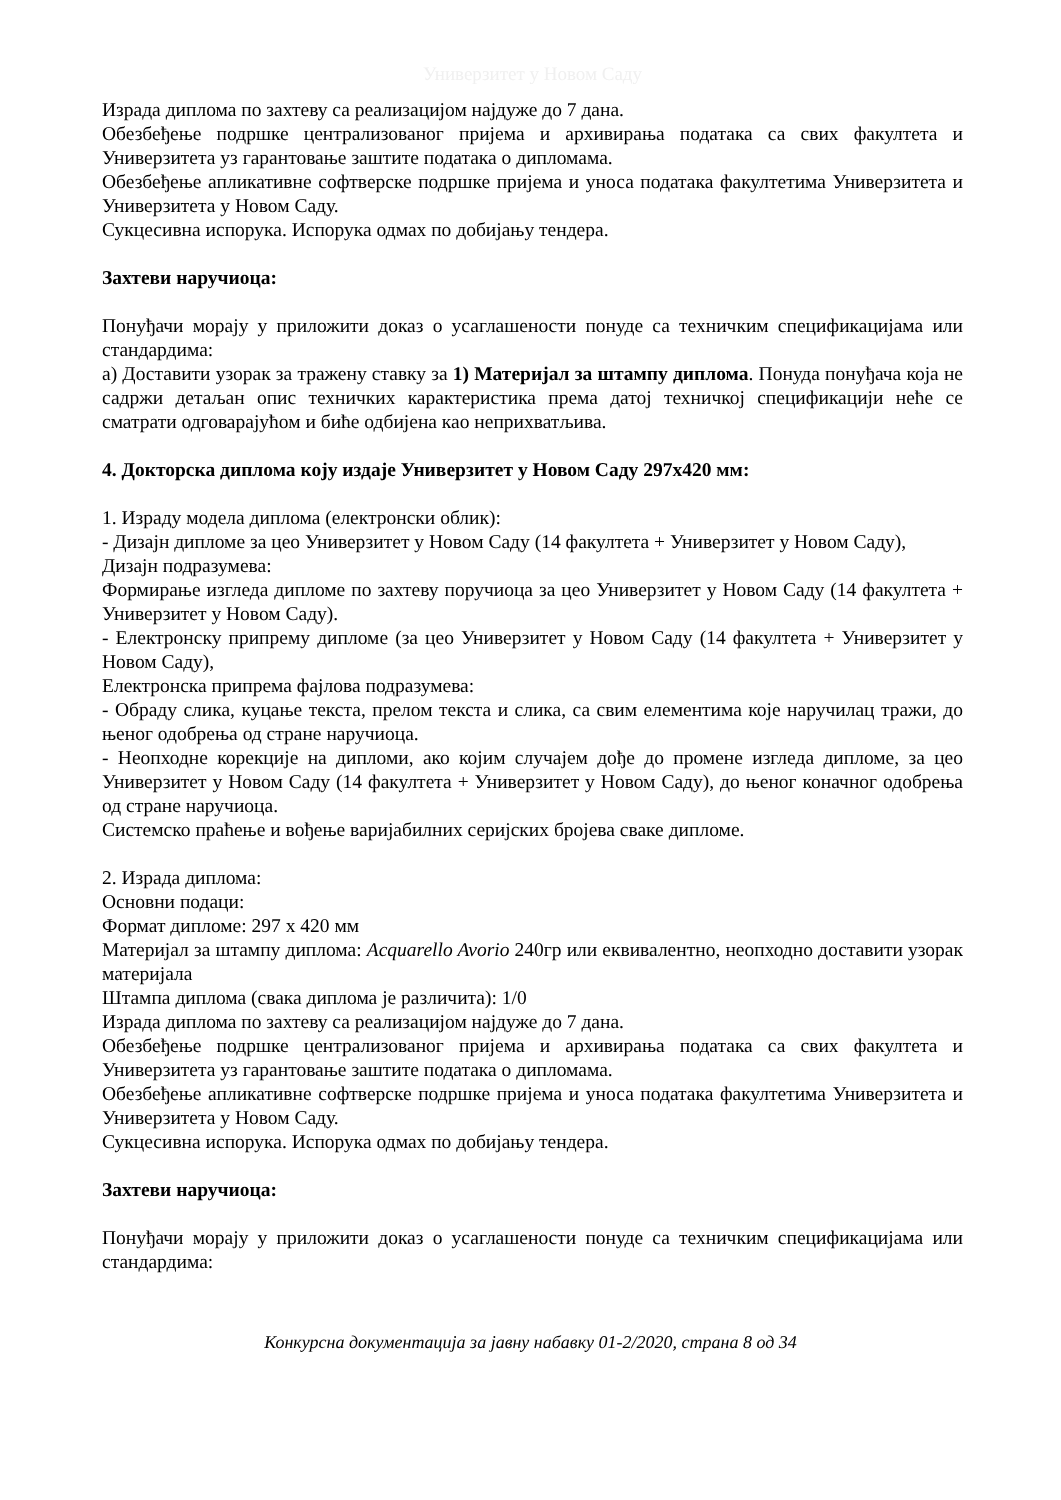Универзитет у Новом Саду
Израда диплома по захтеву са реализацијом најдуже до 7 дана.
Обезбеђење подршке централизованог пријема и архивирања података са свих факултета и Универзитета уз гарантовање заштите података о дипломама.
Обезбеђење апликативне софтверске подршке пријема и уноса података факултетима Универзитета и Универзитета у Новом Саду.
Сукцесивна испорука. Испорука одмах по добијању тендера.
Захтеви наручиоца:
Понуђачи морају у приложити доказ о усаглашености понуде са техничким спецификацијама или стандардима:
а) Доставити узорак за тражену ставку за 1) Материјал за штампу диплома. Понуда понуђача која не садржи детаљан опис техничких карактеристика према датој техничкој спецификацији неће се сматрати одговарајућом и биће одбијена као неприхватљива.
4. Докторска диплома коју издаје Универзитет у Новом Саду 297x420 мм:
1. Израду модела диплома (електронски облик):
- Дизајн дипломе за цео Универзитет у Новом Саду (14 факултета + Универзитет у Новом Саду),
Дизајн подразумева:
Формирање изгледа дипломе по захтеву поручиоца за цео Универзитет у Новом Саду (14 факултета + Универзитет у Новом Саду).
- Електронску припрему дипломе (за цео Универзитет у Новом Саду (14 факултета + Универзитет у Новом Саду),
Електронска припрема фајлова подразумева:
- Обраду слика, куцање текста, прелом текста и слика, са свим елементима које наручилац тражи, до њеног одобрења од стране наручиоца.
- Неопходне корекције на дипломи, ако којим случајем дође до промене изгледа дипломе, за цео Универзитет у Новом Саду (14 факултета + Универзитет у Новом Саду), до њеног коначног одобрења од стране наручиоца.
Системско праћење и вођење варијабилних серијских бројева сваке дипломе.
2. Израда диплома:
Основни подаци:
Формат дипломе: 297 x 420 мм
Материјал за штампу диплома: Acquarello Avorio 240гр или еквивалентно, неопходно доставити узорак материјала
Штампа диплома (свака диплома је различита): 1/0
Израда диплома по захтеву са реализацијом најдуже до 7 дана.
Обезбеђење подршке централизованог пријема и архивирања података са свих факултета и Универзитета уз гарантовање заштите података о дипломама.
Обезбеђење апликативне софтверске подршке пријема и уноса података факултетима Универзитета и Универзитета у Новом Саду.
Сукцесивна испорука. Испорука одмах по добијању тендера.
Захтеви наручиоца:
Понуђачи морају у приложити доказ о усаглашености понуде са техничким спецификацијама или стандардима:
Конкурсна документација за јавну набавку 01-2/2020, страна 8 од 34